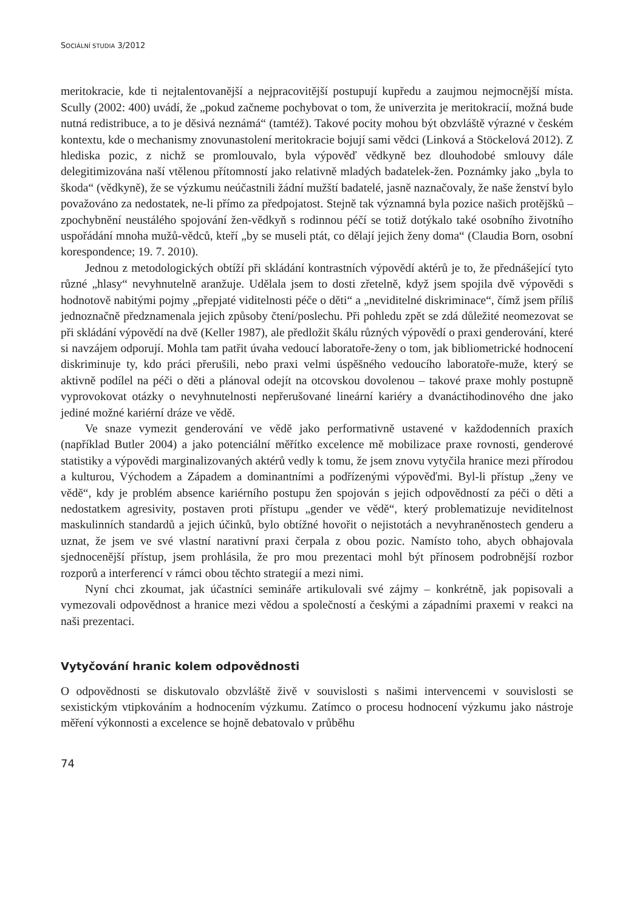SOCIÁLNÍ STUDIA 3/2012
meritokracie, kde ti nejtalentovanější a nejpracovitější postupují kupředu a zaujmou nejmocnější místa. Scully (2002: 400) uvádí, že „pokud začneme pochybovat o tom, že univerzita je meritokracií, možná bude nutná redistribuce, a to je děsivá neznámá“ (tamtéž). Takové pocity mohou být obzvláště výrazné v českém kontextu, kde o mechanismy znovunastolení meritokracie bojují sami vědci (Linková a Stöckelová 2012). Z hlediska pozic, z nichž se promlouvalo, byla výpověď vědkyně bez dlouhodobé smlouvy dále delegitimizována naší vtělenou přítomností jako relativně mladých badatelek-žen. Poznámky jako „byla to škoda“ (vědkyně), že se výzkumu neúčastnili žádní mužští badatelé, jasně naznačovaly, že naše ženství bylo považováno za nedostatek, ne-li přímo za předpojatost. Stejně tak významná byla pozice našich protějšků – zpochybnění neustálého spojování žen-vědkyň s rodinnou péčí se totiž dotýkalo také osobního životního uspořádání mnoha mužů-vědců, kteří „by se museli ptát, co dělají jejich ženy doma“ (Claudia Born, osobní korespondence; 19. 7. 2010).
Jednou z metodologických obtíží při skládání kontrastních výpovědí aktérů je to, že přednášející tyto různé „hlasy“ nevyhnutelně aranžuje. Udělala jsem to dosti zřetelně, když jsem spojila dvě výpovědi s hodnotově nabitými pojmy „přepjaté viditelnosti péče o děti“ a „neviditelné diskriminace“, čímž jsem příliš jednoznačně předznamenala jejich způsoby čtení/poslechu. Při pohledu zpět se zdá důležité neomezovat se při skládání výpovědí na dvě (Keller 1987), ale předložit škálu různých výpovědí o praxi genderování, které si navzájem odporují. Mohla tam patřit úvaha vedoucí laboratoře-ženy o tom, jak bibliometrické hodnocení diskriminuje ty, kdo práci přerušili, nebo praxi velmi úspěšného vedoucího laboratoře-muže, který se aktivně podílel na péči o děti a plánoval odejít na otcovskou dovolenou – takové praxe mohly postupně vyprovokovat otázky o nevyhnutelnosti nepřerušované lineární kariéry a dvanáctihodinového dne jako jediné možné kariérní dráze ve vědě.
Ve snaze vymezit genderování ve vědě jako performativně ustavené v každodenních praxích (například Butler 2004) a jako potenciální měřítko excelence mě mobilizace praxe rovnosti, genderové statistiky a výpovědi marginalizovaných aktérů vedly k tomu, že jsem znovu vytyčila hranice mezi přírodou a kulturou, Východem a Západem a dominantními a podřízenými výpověďmi. Byl-li přístup „ženy ve vědě“, kdy je problém absence kariérního postupu žen spojován s jejich odpovědností za péči o děti a nedostatkem agresivity, postaven proti přístupu „gender ve vědě“, který problematizuje neviditelnost maskulinních standardů a jejich účinků, bylo obtížné hovořit o nejistotách a nevyhraněnostech genderu a uznat, že jsem ve své vlastní narativní praxi čerpala z obou pozic. Namísto toho, abych obhajovala sjednocenější přístup, jsem prohlásila, že pro mou prezentaci mohl být přínosem podrobnější rozbor rozporů a interferencí v rámci obou těchto strategií a mezi nimi.
Nyní chci zkoumat, jak účastníci semináře artikulovali své zájmy – konkrétně, jak popisovali a vymezovali odpovědnost a hranice mezi vědou a společností a českými a západními praxemi v reakci na naši prezentaci.
Vytyčování hranic kolem odpovědnosti
O odpovědnosti se diskutovalo obzvláště živě v souvislosti s našimi intervencemi v souvislosti se sexistickým vtipkováním a hodnocením výzkumu. Zatímco o procesu hodnocení výzkumu jako nástroje měření výkonnosti a excelence se hojně debatovalo v průběhu
74